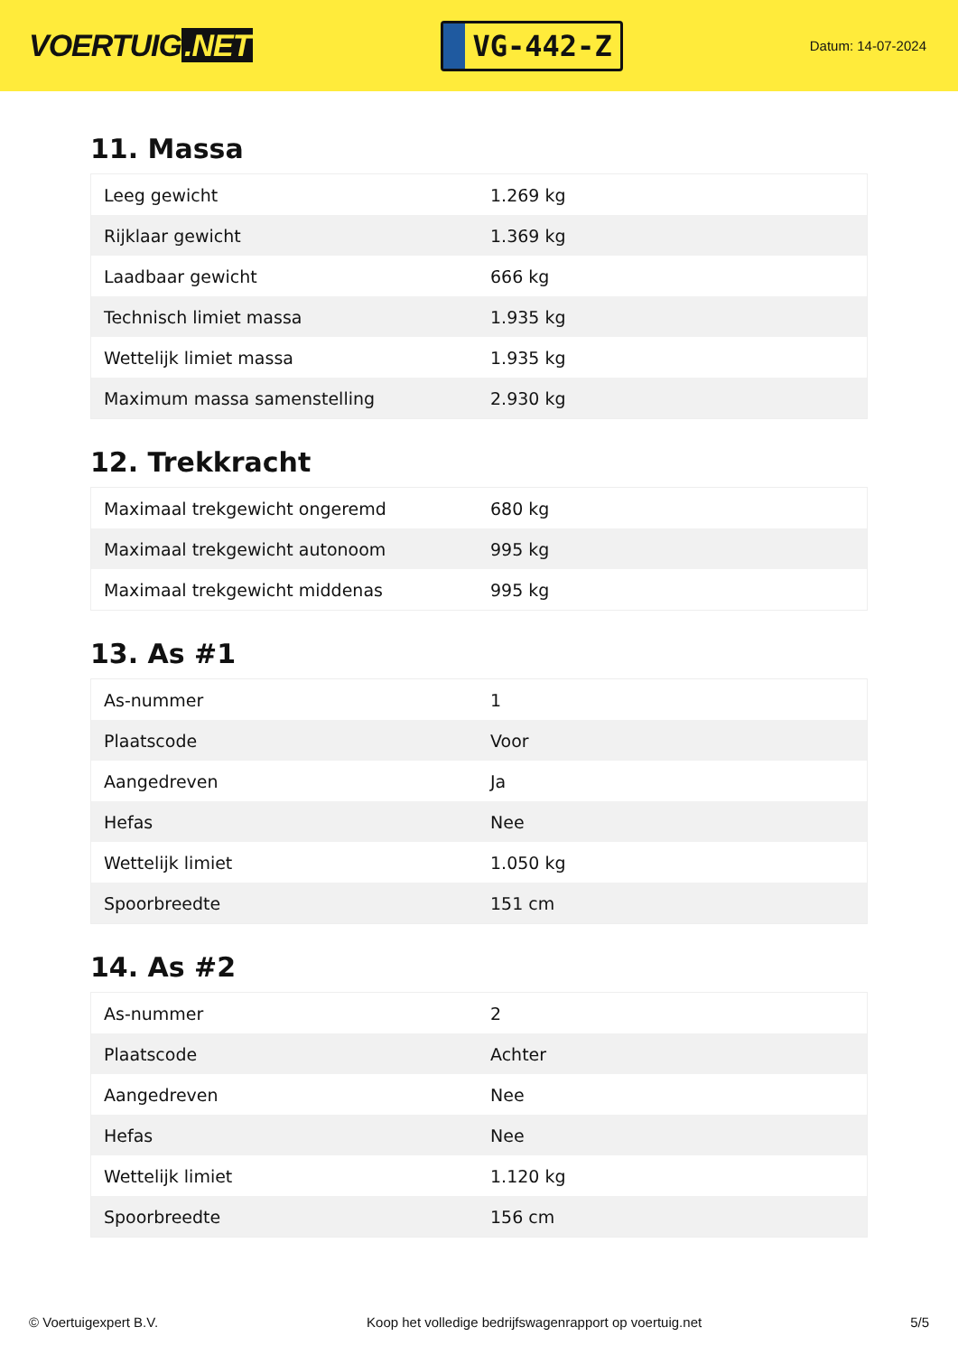VOERTUIG.NET
VG-442-Z
Datum: 14-07-2024
11. Massa
| Leeg gewicht | 1.269 kg |
| Rijklaar gewicht | 1.369 kg |
| Laadbaar gewicht | 666 kg |
| Technisch limiet massa | 1.935 kg |
| Wettelijk limiet massa | 1.935 kg |
| Maximum massa samenstelling | 2.930 kg |
12. Trekkracht
| Maximaal trekgewicht ongeremd | 680 kg |
| Maximaal trekgewicht autonoom | 995 kg |
| Maximaal trekgewicht middenas | 995 kg |
13. As #1
| As-nummer | 1 |
| Plaatscode | Voor |
| Aangedreven | Ja |
| Hefas | Nee |
| Wettelijk limiet | 1.050 kg |
| Spoorbreedte | 151 cm |
14. As #2
| As-nummer | 2 |
| Plaatscode | Achter |
| Aangedreven | Nee |
| Hefas | Nee |
| Wettelijk limiet | 1.120 kg |
| Spoorbreedte | 156 cm |
© Voertuigexpert B.V. Koop het volledige bedrijfswagenrapport op voertuig.net 5/5